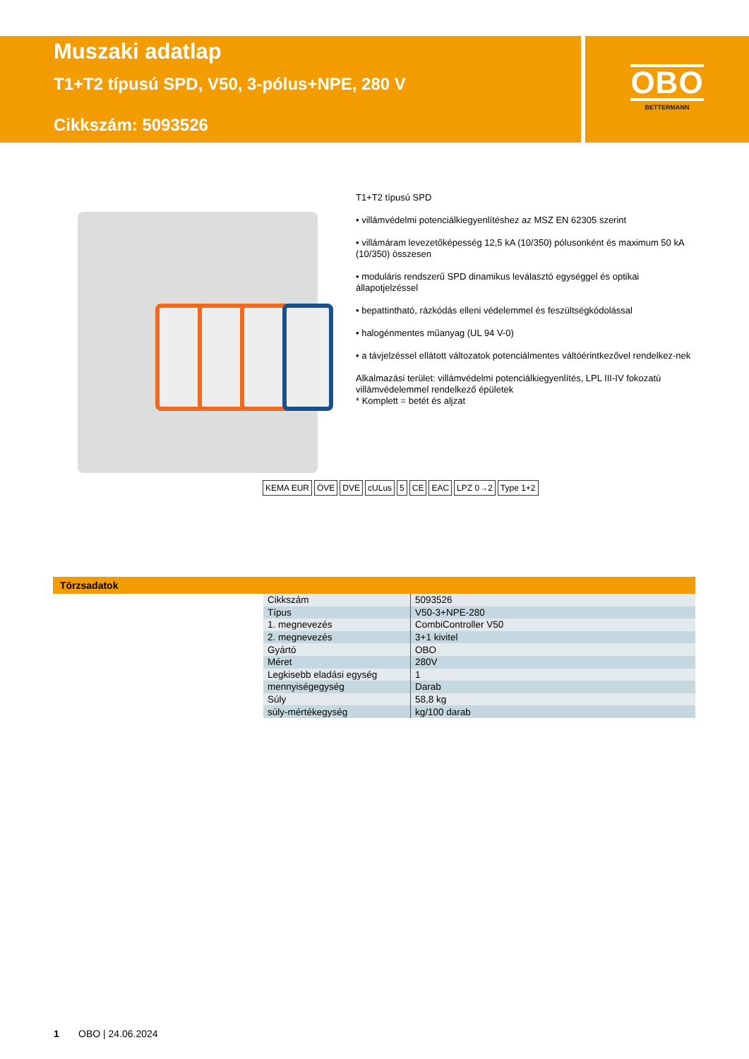Muszaki adatlap
T1+T2 típusú SPD, V50, 3-pólus+NPE, 280 V
Cikkszám: 5093526
OBO
BETTERMANN
T1+T2 típusú SPD
• villámvédelmi potenciálkiegyenlítéshez az MSZ EN 62305 szerint
• villámáram levezetőképesség 12,5 kA (10/350) pólusonként és maximum 50 kA (10/350) összesen
• moduláris rendszerű SPD dinamikus leválasztó egységgel és optikai állapotjelzéssel
• bepattintható, rázkódás elleni védelemmel és feszültségkódolással
• halogénmentes műanyag (UL 94 V-0)
• a távjelzéssel ellátott változatok potenciálmentes váltóérintkezővel rendelkez-nek
Alkalmazási terület: villámvédelmi potenciálkiegyenlítés, LPL III-IV fokozatú villámvédelemmel rendelkező épületek
* Komplett = betét és aljzat
KEMA EUR ÖVE DVE cULus 5 CE EAC LPZ 0→2 Type 1+2
Törzsadatok
| Cikkszám | 5093526 |
| Típus | V50-3+NPE-280 |
| 1. megnevezés | CombiController V50 |
| 2. megnevezés | 3+1 kivitel |
| Gyártó | OBO |
| Méret | 280V |
| Legkisebb eladási egység | 1 |
| mennyiségegység | Darab |
| Súly | 58,8 kg |
| súly-mértékegység | kg/100 darab |
1 OBO | 24.06.2024